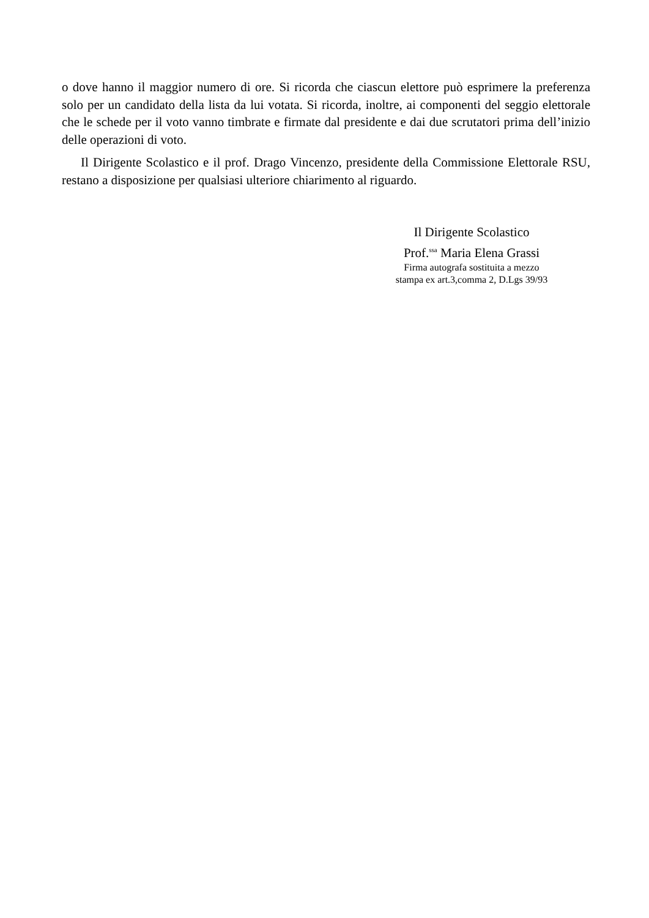o dove hanno il maggior numero di ore. Si ricorda che ciascun elettore può esprimere la preferenza solo per un candidato della lista da lui votata. Si ricorda, inoltre, ai componenti del seggio elettorale che le schede per il voto vanno timbrate e firmate dal presidente e dai due scrutatori prima dell’inizio delle operazioni di voto.
Il Dirigente Scolastico e il prof. Drago Vincenzo, presidente della Commissione Elettorale RSU, restano a disposizione per qualsiasi ulteriore chiarimento al riguardo.
Il Dirigente Scolastico
Prof.<sup>ssa</sup> Maria Elena Grassi
Firma autografa sostituita a mezzo
stampa ex art.3,comma 2, D.Lgs 39/93